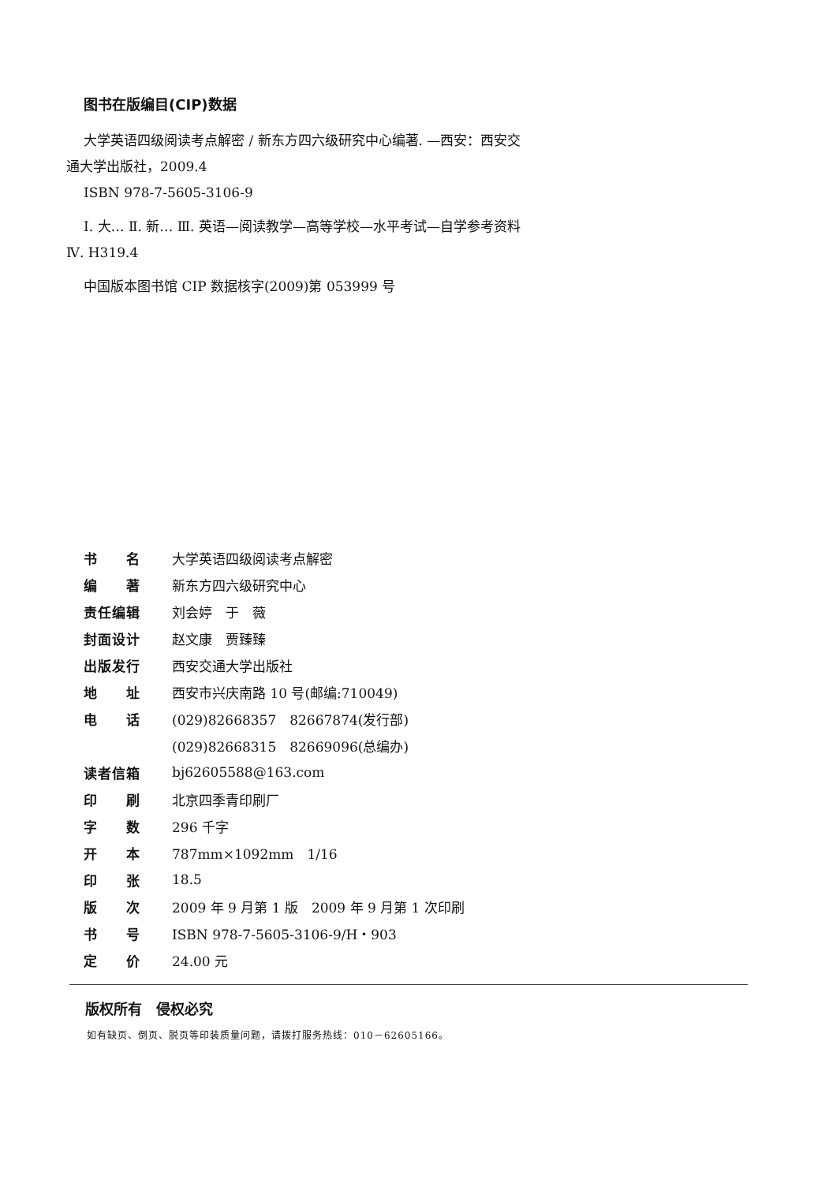图书在版编目(CIP)数据
大学英语四级阅读考点解密 / 新东方四六级研究中心编著. —西安：西安交通大学出版社，2009.4
ISBN 978-7-5605-3106-9
Ⅰ. 大… Ⅱ. 新… Ⅲ. 英语—阅读教学—高等学校—水平考试—自学参考资料 Ⅳ. H319.4
中国版本图书馆 CIP 数据核字(2009)第 053999 号
| 书 名 | 大学英语四级阅读考点解密 |
| 编 著 | 新东方四六级研究中心 |
| 责任编辑 | 刘会婷 于 薇 |
| 封面设计 | 赵文康 贾臻臻 |
| 出版发行 | 西安交通大学出版社 |
| 地 址 | 西安市兴庆南路 10 号(邮编:710049) |
| 电 话 | (029)82668357 82667874(发行部) |
| | (029)82668315 82669096(总编办) |
| 读者信箱 | bj62605588@163.com |
| 印 刷 | 北京四季青印刷厂 |
| 字 数 | 296 千字 |
| 开 本 | 787mm×1092mm 1/16 |
| 印 张 | 18.5 |
| 版 次 | 2009 年 9 月第 1 版 2009 年 9 月第 1 次印刷 |
| 书 号 | ISBN 978-7-5605-3106-9/H・903 |
| 定 价 | 24.00 元 |
版权所有　侵权必究
如有缺页、倒页、脱页等印装质量问题，请拨打服务热线：010－62605166。